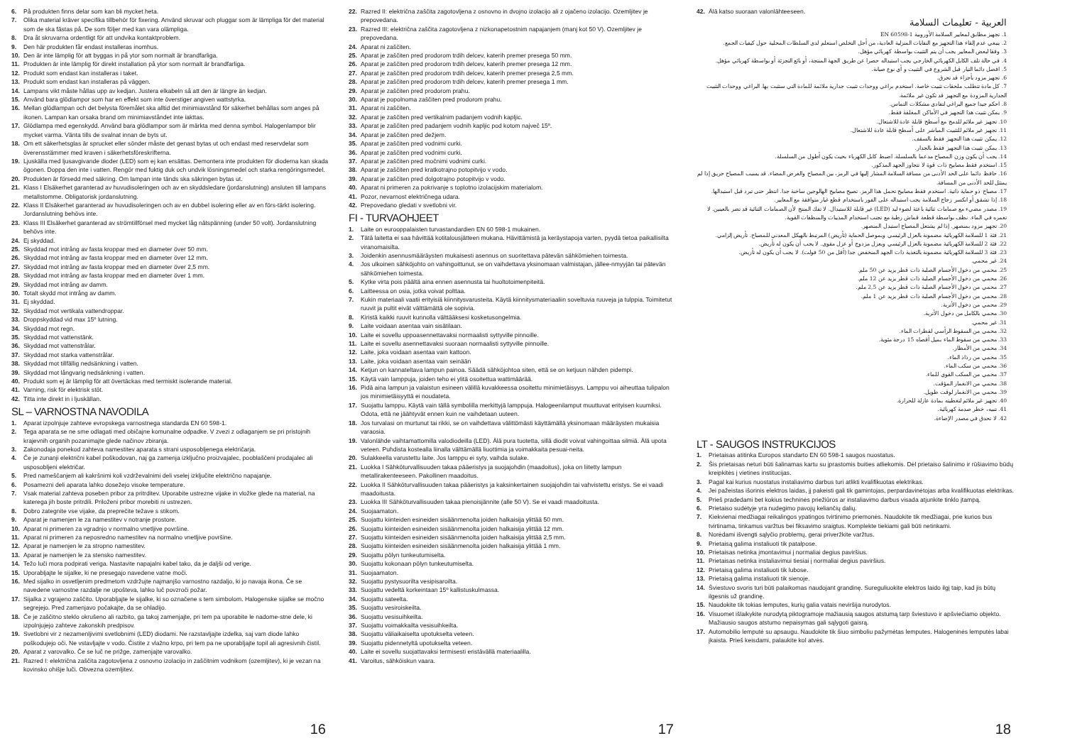6. På produkten finns delar som kan bli mycket heta.
7. Olika material kräver specifika tillbehör för fixering. Använd skruvar och pluggar som är lämpliga för det material som de ska fästas på. De som följer med kan vara olämpliga.
8. Dra åt skruvarna ordentligt för att undvika kontaktproblem.
9. Den här produkten får endast installeras inomhus.
10. Den är inte lämplig för att byggas in på ytor som normalt är brandfarliga.
11. Produkten är inte lämplig för direkt installation på ytor som normalt är brandfarliga.
12. Produkt som endast kan installeras i taket.
13. Produkt som endast kan installeras på väggen.
14. Lampans vikt måste hållas upp av kedjan. Justera elkabeln så att den är längre än kedjan.
15. Använd bara glödlampor som har en effekt som inte överstiger angiven wattstyrka.
16. Mellan glödlampan och det belysta föremålet ska alltid det minimiavstånd för säkerhet behållas som anges på ikonen. Lampan kan orsaka brand om minimiavståndet inte iakttas.
17. Glödlampa med egenskydd. Använd bara glödlampor som är märkta med denna symbol. Halogenlampor blir mycket varma. Vänta tills de svalnat innan de byts ut.
18. Om ett säkerhetsglas är sprucket eller sönder måste det genast bytas ut och endast med reservdelar som överensstämmer med kraven i säkerhetsföreskrifterna.
19. Ljuskälla med ljusavgivande dioder (LED) som ej kan ersättas. Demontera inte produkten för dioderna kan skada ögonen. Doppa den inte i vatten. Rengör med fuktig duk och undvik lösningsmedel och starka rengöringsmedel.
20. Produkten är försedd med säkring. Om lampan inte tänds ska säkringen bytas ut.
21. Klass I Elsäkerhet garanterad av huvudisoleringen och av en skyddsledare (jordanslutning) ansluten till lampans metallstomme. Obligatorisk jordanslutning.
22. Klass II Elsäkerhet garanterad av huvudisoleringen och av en dubbel isolering eller av en förs-tärkt isolering. Jordanslutning behövs inte.
23. Klass III Elsäkerhet garanterad av strömtillförsel med mycket låg nätspänning (under 50 volt). Jordanslutning behövs inte.
24. Ej skyddad.
25. Skyddad mot intrång av fasta kroppar med en diameter över 50 mm.
26. Skyddad mot intrång av fasta kroppar med en diameter över 12 mm.
27. Skyddad mot intrång av fasta kroppar med en diameter över 2,5 mm.
28. Skyddad mot intrång av fasta kroppar med en diameter över 1 mm.
29. Skyddad mot intrång av damm.
30. Totalt skydd mot intrång av damm.
31. Ej skyddad.
32. Skyddad mot vertikala vattendroppar.
33. Droppskyddad vid max 15º lutning.
34. Skyddad mot regn.
35. Skyddad mot vattenstänk.
36. Skyddad mot vattenstrålar.
37. Skyddad mot starka vattenstrålar.
38. Skyddad mot tillfällig nedsänkning i vatten.
39. Skyddad mot långvarig nedsänkning i vatten.
40. Produkt som ej är lämplig för att övertäckas med termiskt isolerande material.
41. Varning, risk för elektrisk stöt.
42. Titta inte direkt in i ljuskällan.
SL – VARNOSTNA NAVODILA
1. Aparat izpolnjuje zahteve evropskega varnostnega standarda EN 60 598-1.
2. Tega aparata se ne sme odlagati med običajne komunalne odpadke. V zvezi z odlaganjem se pri pristojnih krajevnih organih pozanimajte glede načinov zbiranja.
3. Zakonodaja ponekod zahteva namestitev aparata s strani usposobljenega električarja.
4. Če je zunanji električni kabel poškodovan, naj ga zamenja izključno proizvajalec, pooblaščeni prodajalec ali usposobljeni električar.
5. Pred nameščanjem ali kakršnimi koli vzdrževalnimi deli vselej izključite električno napajanje.
6. Posamezni deli aparata lahko dosežejo visoke temperature.
7. Vsak material zahteva poseben pribor za pritrditev. Uporabite ustrezne vijake in vložke glede na material, na katerega jih boste pritrdili. Priloženi pribor morebiti ni ustrezen.
8. Dobro zategnite vse vijake, da preprečite težave s stikom.
9. Aparat je namenjen le za namestitev v notranje prostore.
10. Aparat ni primeren za vgradnjo v normalno vnetljive površine.
11. Aparat ni primeren za neposredno namestitev na normalno vnetljive površine.
12. Aparat je namenjen le za stropno namestitev.
13. Aparat je namenjen le za stensko namestitev.
14. Težo luči mora podpirati veriga. Nastavite napajalni kabel tako, da je daljši od verige.
15. Uporabljajte le sijalke, ki ne presegajo navedene vatne moči.
16. Med sijalko in osvetljenim predmetom vzdržujte najmanjšo varnostno razdaljo, ki jo navaja ikona. Če se navedene varnostne razdalje ne upošteva, lahko luč povzroči požar.
17. Sijalka z vgrajeno zaščito. Uporabljajte le sijalke, ki so označene s tem simbolom. Halogenske sijalke se močno segrejejo. Pred zamenjavo počakajte, da se ohladijo.
18. Če je zaščitno steklo okrušeno ali razbito, ga takoj zamenjajte, pri tem pa uporabite le nadome-stne dele, ki izpolnjujejo zahteve zakonskih predpisov.
19. Svetlobni vir z nezamenljivimi svetlobnimi (LED) diodami. Ne razstavljajte izdelka, saj vam diode lahko poškodujejo oči. Ne vstavljajte v vodo. Čistite z vlažno krpo, pri tem pa ne uporabljajte topil ali agresivnih čistil.
20. Aparat z varovalko. Če se luč ne prižge, zamenjajte varovalko.
21. Razred I: električna zaščita zagotovljena z osnovno izolacijo in zaščitnim vodnikom (ozemljitev), ki je vezan na kovinsko ohišje luči. Obvezna ozemljitev.
16
22. Razred II: električna zaščita zagotovljena z osnovno in dvojno izolacijo ali z ojačeno izolacijo. Ozemljitev je prepovedana.
23. Razred III: električna zaščita zagotovljena z nizkonapetostnim napajanjem (manj kot 50 V). Ozemljitev je prepovedana.
24. Aparat ni zaščiten.
25. Aparat je zaščiten pred prodorom trdih delcev, katerih premer presega 50 mm.
26. Aparat je zaščiten pred prodorom trdih delcev, katerih premer presega 12 mm.
27. Aparat je zaščiten pred prodorom trdih delcev, katerih premer presega 2,5 mm.
28. Aparat je zaščiten pred prodorom trdih delcev, katerih premer presega 1 mm.
29. Aparat je zaščiten pred prodorom prahu.
30. Aparat je popolnoma zaščiten pred prodorom prahu.
31. Aparat ni zaščiten.
32. Aparat je zaščiten pred vertikalnim padanjem vodnih kapljic.
33. Aparat je zaščiten pred padanjem vodnih kapljic pod kotom največ 15º.
34. Aparat je zaščiten pred dežjem.
35. Aparat je zaščiten pred vodnimi curki.
36. Aparat je zaščiten pred vodnimi curki.
37. Aparat je zaščiten pred močnimi vodnimi curki.
38. Aparat je zaščiten pred kratkotrajno potopitvijo v vodo.
39. Aparat je zaščiten pred dolgotrajno potopitvijo v vodo.
40. Aparat ni primeren za pokrivanje s toplotno izolacijskim materialom.
41. Pozor, nevarnost električnega udara.
42. Prepovedano gledati v svetlobni vir.
FI - TURVAOHJEET
1. Laite on eurooppalaisten turvastandardien EN 60 598-1 mukainen.
2. Tätä laitetta ei saa hävittää kotitalousjätteen mukana. Hävittämistä ja keräystapoja varten, pyydä tietoa paikallisilta viranomaisilta.
3. Joidenkin asennusmääräysten mukaisesti asennus on suoritettava pätevän sähkömiehen toimesta.
4. Jos ulkoinen sähköjohto on vahingoittunut, se on vaihdettava yksinomaan valmistajan, jällee-nmyyjän tai pätevän sähkömiehen toimesta.
5. Kytke virta pois päältä aina ennen asennusta tai huoltotoimenpiteitä.
6. Laitteessa on osia, jotka voivat polttaa.
7. Kukin materiaali vaatii erityisiä kiinnitysvarusteita. Käytä kiinnitysmateriaaliin soveltuvia ruuveja ja tulppia. Toimitetut ruuvit ja pultit eivät välttämättä ole sopivia.
8. Kiristä kaikki ruuvit kunnolla välttääksesi kosketusongelmia.
9. Laite voidaan asentaa vain sisätilaan.
10. Laite ei sovellu uppoasennettavaksi normaalisti syttyville pinnoille.
11. Laite ei sovellu asennettavaksi suoraan normaalisti syttyville pinnoille.
12. Laite, joka voidaan asentaa vain kattoon.
13. Laite, joka voidaan asentaa vain seinään
14. Ketjun on kannateltava lampun painoa. Säädä sähköjohtoa siten, että se on ketjuun nähden pidempi.
15. Käytä vain lamppuja, joiden teho ei ylitä osoitettua wattimäärää.
16. Pidä aina lampun ja valaistun esineen välillä kuvakkeessa osoitettu minimietäisyys. Lamppu voi aiheuttaa tulipalon jos minimietäisyyttä ei noudateta.
17. Suojattu lamppu. Käytä vain tällä symbolilla merkittyjä lamppuja. Halogeenilamput muuttuvat erityisen kuumiksi. Odota, että ne jäähtyvät ennen kuin ne vaihdetaan uuteen.
18. Jos turvalasi on murtunut tai rikki, se on vaihdettava välittömästi käyttämällä yksinomaan määräysten mukaisia varaosia.
19. Valonlähde vaihtamattomilla valodiodeilla (LED). Älä pura tuotetta, sillä diodit voivat vahingoittaa silmiä. Älä upota veteen. Puhdista kostealla liinalla välttämällä liuottimia ja voimakkaita pesuai-neita.
20. Sulakkeella varustettu laite. Jos lamppu ei syty, vaihda sulake.
21. Luokka I Sähköturvallisuuden takaa pääeristys ja suojajohdin (maadoitus), joka on liitetty lampun metallirakenteeseen. Pakollinen maadoitus.
22. Luokka II Sähköturvallisuuden takaa pääeristys ja kaksinkertainen suojajohdin tai vahvistettu eristys. Se ei vaadi maadoitusta.
23. Luokka III Sähköturvallisuuden takaa pienoisjännite (alle 50 V). Se ei vaadi maadoitusta.
24. Suojaamaton.
25. Suojattu kiinteiden esineiden sisäänmenolta joiden halkaisija ylittää 50 mm.
26. Suojattu kiinteiden esineiden sisäänmenolta joiden halkaisija ylittää 12 mm.
27. Suojattu kiinteiden esineiden sisäänmenolta joiden halkaisija ylittää 2,5 mm.
28. Suojattu kiinteiden esineiden sisäänmenolta joiden halkaisija ylittää 1 mm.
29. Suojattu pölyn tunkeutumiselta.
30. Suojattu kokonaan pölyn tunkeutumiselta.
31. Suojaamaton.
32. Suojattu pystysuorilta vesipisaroilta.
33. Suojattu vedeltä korkeintaan 15º kallistuskulmassa.
34. Suojattu sateelta.
35. Suojattu vesiroiskeilta.
36. Suojattu vesisuihkeilta.
37. Suojattu voimakkailta vesisuihkeilta.
38. Suojattu väliaikaiselta upotukselta veteen.
39. Suojattu pidennetyltä upotukselta veteen.
40. Laite ei sovellu suojattavaksi termisesti eristävällä materiaalilla.
41. Varoitus, sähköiskun vaara.
17
42. Älä katso suoraan valonlähteeseen.
العربية - تعليمات السلامة
1. تجهيز مطابق لمعايير السلامة الأوروبية EN 60598-1
2. ينبغي عدم إلقاء هذا التجهيز مع النفايات المنزلية العادية، من أجل التخلص استعلم لدى السلطات المحلية حول كيفيات الجمع.
3. وفقا لبعض المعايير يجب أن يتم التثبيت بواسطة كهربائي مؤهل.
4. في حالة تلف الكابل الكهربائي الخارجي يجب استبداله حصرا عن طريق الجهة المنتجة، أو بائع التجزئة أو بواسطة كهربائي مؤهل.
5. افصل دائما التيار قبل الشروع في التثبيت و أي نوع صيانة.
6. تجهيز مزود بأجزاء قد تحرق.
7. كل مادة تتطلب ملحقات تثبيت خاصة. استخدم براغي ووحدات تثبيت جدارية ملائمة للمادة التي ستثبت بها. البراغي ووحدات التثبيت الجدارية المزودة مع التجهيز قد تكون غير ملائمة.
8. احكم جيدا جميع البراغي لتفادي مشكلات التماس.
9. يمكن تثبيت هذا التجهيز في الأماكن المغلقة فقط.
10. تجهيز غير ملائم للدمج مع أسطح قابلة عادة للاشتعال.
11. تجهيز غير ملائم للتثبيت المباشر على أسطح قابلة عادة للاشتعال.
12. يمكن تثبيت هذا التجهيز فقط بالسقف.
13. يمكن تثبيت هذا التجهيز فقط بالجدار.
14. يجب أن يكون وزن المصباح مدعما بالسلسلة. اضبط كابل الكهرباء بحيث يكون أطول من السلسلة.
15. استخدم فقط مصابيح ذات قوة لا تتجاوز الجهد المذكور.
16. حافظ دائما على الحد الأدنى من مسافة السلامة المشار إليها في الرمز، بين المصباح والغرض المضاء. قد يسبب المصباح حريق إذا لم يمتثل للحد الأدنى من المسافة.
17. مصباح ذو حماية ذاتية. استخدم فقط مصابيح تحمل هذا الرمز. تصبح مصابيح الهالوجين ساخنة جدا. انتظر حتى تبرد قبل استبدالها.
18. إذا تشقق أو انكسر زجاج السلامة يجب استبداله على الفور باستخدام قطع غيار متوافقة مع المعايير.
19. مصدر مضيء مع صمامات ثنائية باعثة لضوء ليد (LED) غير قابلة للاستبدال. لا تفك المنتج لأن الصمامات الثنائية قد تضر بالعينين. لا تغمره في الماء. نظف بواسطة قطعة قماش رطبة مع تجنب استخدام المذيبات والمنظفات القوية.
20. تجهيز مزود بمنصهر. إذا لم يشتعل المصباح استبدل المنصهر.
21. فئة 1 للسلامة الكهربائية مضمونة بالعزل الرئيسي وبموصل الحماية (تأريض) المرتبط بالهيكل المعدني للمصباح. تأريض إلزامي.
22. فئة 2 للسلامة الكهربائية مضمونة بالعزل الرئيسي وبعزل مزدوج أو عزل مقوى. لا يجب أن يكون له تأريض.
23. فئة 3 للسلامة الكهربائية مضمونة بالتغذية ذات الجهد المنخفض جدا (أقل من 50 فولت). لا يجب أن يكون له تأريض.
24. غير محمي.
25. محمي من دخول الأجسام الصلبة ذات قطر يزيد عن 50 ملم.
26. محمي من دخول الأجسام الصلبة ذات قطر يزيد عن 12 ملم.
27. محمي من دخول الأجسام الصلبة ذات قطر يزيد عن 2,5 ملم.
28. محمي من دخول الأجسام الصلبة ذات قطر يزيد عن 1 ملم.
29. محمي من دخول الأتربة.
30. محمي بالكامل من دخول الأتربة.
31. غير محمي.
32. محمي من السقوط الرأسي لقطرات الماء.
33. محمي من سقوط الماء بميل أقصاه 15 درجة مئوية.
34. محمي من الأمطار.
35. محمي من رذاذ الماء.
36. محمي من سكب الماء.
37. محمي من السكب القوي للماء.
38. محمي من الانغمار المؤقت.
39. محمي من الانغمار لوقت طويل.
40. تجهيز غير ملائم لتغطيته بمادة عازلة للحرارة.
41. تنبيه، خطر صدمة كهربائية.
42. لا تحدق في مصدر الإضاءة.
LT - SAUGOS INSTRUKCIJOS
1. Prietaisas atitinka Europos standarto EN 60 598-1 saugos nuostatus.
2. Šis prietaisas neturi būti šalinamas kartu su įprastomis buities atliekomis. Dėl prietaiso šalinimo ir rūšiavimo būdų kreipkitės į vietines institucijas.
3. Pagal kai kurius nuostatus instaliavimo darbus turi atlikti kvalifikuotas elektrikas.
4. Jei pažeistas išorinis elektros laidas, jį pakeisti gali tik gamintojas, perpardavinėtojas arba kvalifikuotas elektrikas.
5. Prieš pradedami bet kokius techninės priežiūros ar instaliavimo darbus visada atjunkite tinklo įtampą.
6. Prietaiso sudėtyje yra nudegimo pavojų keliančių dalių.
7. Kiekvienai medžiagai reikalingos ypatingos tvirtinimo priemonės. Naudokite tik medžiagai, prie kurios bus tvirtinama, tinkamus varžtus bei fiksavimo sraigtus. Komplekte tiekiami gali būti netinkami.
8. Norėdami išvengti sąlyčio problemų, gerai priveržkite varžtus.
9. Prietaisą galima instaliuoti tik patalpose.
10. Prietaisas netinka įmontavimui į normaliai degius paviršius.
11. Prietaisas netinka instaliavimui tiesiai į normaliai degius paviršius.
12. Prietaisą galima instaliuoti tik lubose.
13. Prietaisą galima instaliuoti tik sienoje.
14. Šviestuvo svoris turi būti palaikomas naudojant grandinę. Sureguliuokite elektros laido ilgį taip, kad jis būtų ilgesnis už grandinę.
15. Naudokite tik tokias lemputes, kurių galia vatais neviršija nurodytos.
16. Visuomet išlaikykite nurodytą piktogramoje mažiausią saugos atstumą tarp šviestuvo ir apšviečiamo objekto. Mažiausio saugos atstumo nepaisymas gali sąlygoti gaisrą.
17. Automobilio lemputė su apsaugu. Naudokite tik šiuo simboliu pažymėtas lemputes. Halogeninės lemputės labai įkaista. Prieš keisdami, palaukite kol atvės.
18